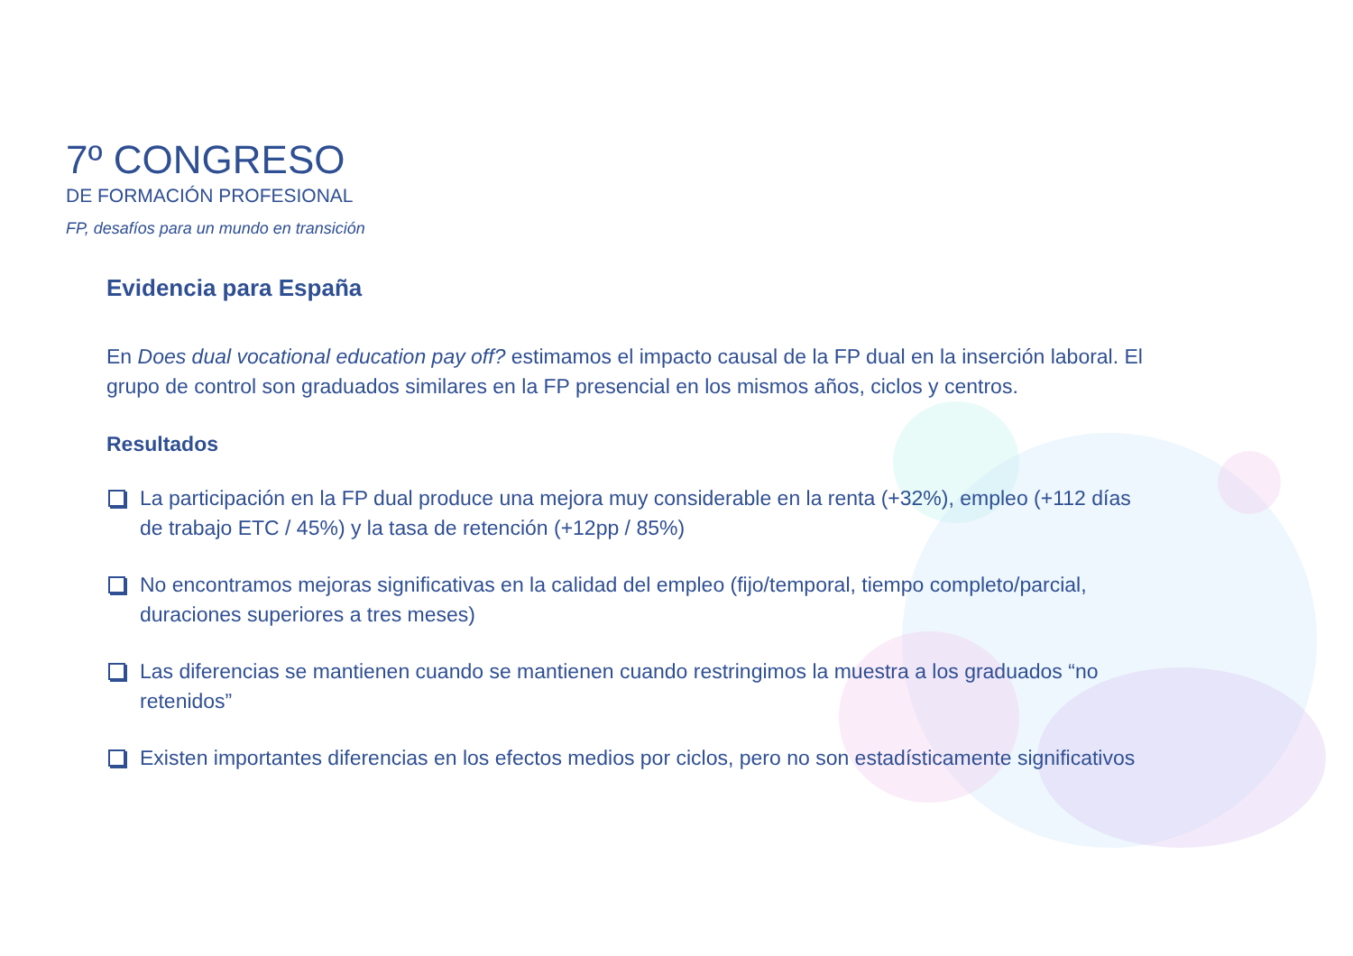7º CONGRESO
DE FORMACIÓN PROFESIONAL
FP, desafíos para un mundo en transición
Evidencia para España
En Does dual vocational education pay off? estimamos el impacto causal de la FP dual en la inserción laboral. El grupo de control son graduados similares en la FP presencial en los mismos años, ciclos y centros.
Resultados
La participación en la FP dual produce una mejora muy considerable en la renta (+32%), empleo (+112 días de trabajo ETC / 45%) y la tasa de retención (+12pp / 85%)
No encontramos mejoras significativas en la calidad del empleo (fijo/temporal, tiempo completo/parcial, duraciones superiores a tres meses)
Las diferencias se mantienen cuando se mantienen cuando restringimos la muestra a los graduados “no retenidos”
Existen importantes diferencias en los efectos medios por ciclos, pero no son estadísticamente significativos